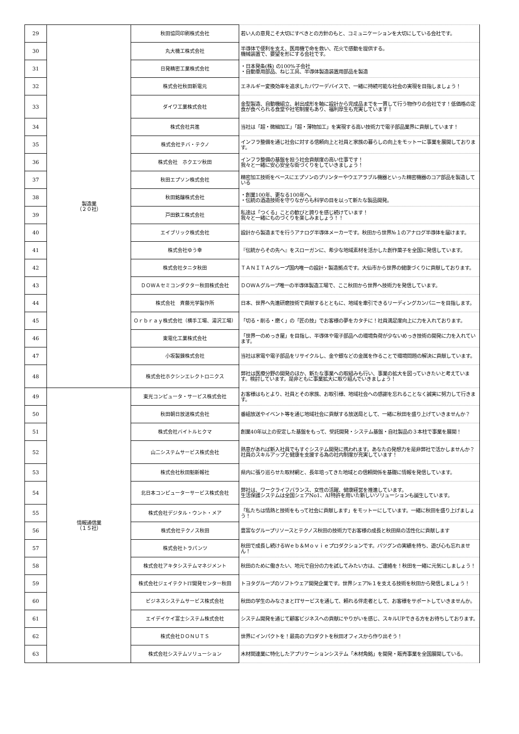| 29 | 製造業 （２０社） | 秋田協同印刷株式会社 | 若い人の意見こそ大切にすべきとの方針のもと、コミュニケーションを大切にしている会社です。 |
| 30 | | 丸大機工株式会社 | 半導体で便利を支え、医用機で命を救い、花火で感動を提供する。 機械装置で、要望を形にする会社です。 |
| 31 | | 日発精密工業株式会社 | ・日本発条(株) の100%子会社 ・自動車用部品、ねじ工具、半導体製造装置用部品を製造 |
| 32 | | 株式会社秋田新電元 | エネルギー変換効率を追求したパワーデバイスで、一緒に持続可能な社会の実現を目指しましょう！ |
| 33 | | ダイワ工業株式会社 | 金型製造、自動機組立、射出成形を軸に設計から完成品までを一貫して行う物作りの会社です！低価格の定食が食べられる食堂や社宅制度もあり、福利厚生も充実しています！ |
| 34 | | 株式会社共進 | 当社は「超・微細加工」「超・薄物加工」を実現する高い技術力で電子部品業界に貢献しています！ |
| 35 | | 株式会社チバ・テクノ | インフラ整備を通じ社会に対する信頼向上と社員と家族の暮らしの向上をモットーに事業を展開しております。 |
| 36 | | 株式会社 ホクエツ秋田 | インフラ整備の基盤を担う社会貢献度の高い仕事です！ 我々と一緒に安心安全な街づくりをしていきましょう！ |
| 37 | | 秋田エプソン株式会社 | 精密加工技術をベースにエプソンのプリンターやウエアラブル機器といった精密機器のコア部品を製造している |
| 38 | | 秋田銘醸株式会社 | ・創業100年、更なる100年へ。 ・伝統の酒造技術を守りながらも科学の目を以って新たな製品開発。 |
| 39 | | 戸田鉄工株式会社 | 私達は「つくる」ことの歓びと誇りを感じ続けています！ 我々と一緒にものづくりを楽しみましょう！！ |
| 40 | | エイブリック株式会社 | 設計から製造までを行うアナログ半導体メーカーです。秋田から世界№１のアナログ半導体を届けます。 |
| 41 | | 株式会社ゆう幸 | 『伝統からその先へ』をスローガンに、希少な地域素材を活かした創作菓子を全国に発信しています。 |
| 42 | | 株式会社タニタ秋田 | ＴＡＮＩＴＡグループ国内唯一の設計・製造拠点です。大仙市から世界の健康づくりに貢献しております。 |
| 43 | | ＤＯＷＡセミコンダクター秋田株式会社 | ＤＯＷＡグループ唯一の半導体製造工場で、ここ秋田から世界へ技術力を発信しています。 |
| 44 | | 株式会社 斉藤光学製作所 | 日本、世界へ先進研磨技術で貢献するとともに、地域を牽引できるリーディングカンパニーを目指します。 |
| 45 | | Ｏｒｂｒａｙ株式会社（横手工場、湯沢工場） | 「切る・削る・磨く」の「匠の技」でお客様の夢をカタチに！社員満足度向上に力を入れております。 |
| 46 | | 東電化工業株式会社 | 「世界一のめっき屋」を目指し、半導体や電子部品への環境負荷が少ないめっき技術の開発に力を入れています。 |
| 47 | | 小坂製錬株式会社 | 当社は家電や電子部品をリサイクルし、金や銀などの金属を作ることで環境問題の解決に貢献しています。 |
| 48 | | 株式会社ホクシンエレクトロニクス | 弊社は医療分野の開発のほか、新たな事業への取組みも行い、事業の拡大を図っていきたいと考えています。検討しています。是非ともに事業拡大に取り組んでいきましょう！ |
| 49 | 情報通信業 （１５社） | 東光コンピュータ・サービス株式会社 | お客様はもとより、社員とその家族、お取引様、地域社会への感謝を忘れることなく誠実に努力して行きます。 |
| 50 | | 秋田朝日放送株式会社 | 番組放送やイベント等を通じ地域社会に貢献する放送局として、一緒に秋田を盛り上げていきませんか？ |
| 51 | | 株式会社バイトルヒクマ | 創業40年以上の安定した基盤をもって、受託開発・システム基盤・自社製品の３本柱で事業を展開！ |
| 52 | | 山二システムサービス株式会社 | 熱意があれば新入社員でもすぐシステム開発に携われます。あなたの発想力を是非弊社で活かしませんか？社員のスキルアップと健康を支援する為の社内制度が充実しています！ |
| 53 | | 株式会社秋田魁新報社 | 県内に張り巡らせた取材網と、長年培ってきた地域との信頼関係を基礎に情報を発信しています。 |
| 54 | | 北日本コンピューターサービス株式会社 | 弊社は、ワークライフバランス、女性の活躍、健康経営を推進しています。 生活保護システムは全国シェアNo1、AI特許を用いた新しいソリューションも誕生しています。 |
| 55 | | 株式会社デジタル・ウント・メア | 「私たちは情熱と技術をもって社会に貢献します」をモットーにしています。一緒に秋田を盛り上げましょう！ |
| 56 | | 株式会社テクノス秋田 | 豊富なグループリソースとテクノス秋田の技術力でお客様の成長と秋田県の活性化に貢献します |
| 57 | | 株式会社トラパンツ | 秋田で成長し続けるＷｅｂ＆Ｍｏｖｉｅプロダクションです。バツグンの実績を持ち、遊び心も忘れません！ |
| 58 | | 株式会社アキタシステムマネジメント | 秋田のために働きたい、地元で自分の力を試してみたい方は、ご連絡を！秋田を一緒に元気にしましょう！ |
| 59 | | 株式会社ジェイテクトIT開発センター秋田 | トヨタグループのソフトウェア開発企業です。世界シェア№１を支える技術を秋田から発信しましょう！ |
| 60 | | ビジネスシステムサービス株式会社 | 秋田の学生のみなさまとITサービスを通して、頼れる伴走者として、お客様をサポートしていきませんか。 |
| 61 | | エイデイケイ富士システム株式会社 | システム開発を通じて顧客ビジネスへの貢献にやりがいを感じ、スキルUPできる方をお待ちしております。 |
| 62 | | 株式会社ＤＯＮＵＴＳ | 世界にインパクトを！最高のプロダクトを秋田オフィスから作り出そう！ |
| 63 | | 株式会社システムソリューション | 木材関連業に特化したアプリケーションシステム「木材角銘」を開発・販売事業を全国展開している。 |